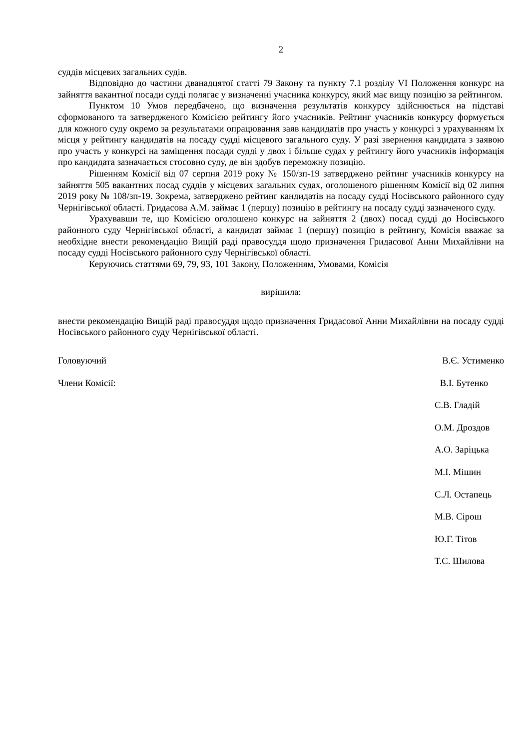2
суддів місцевих загальних судів.
Відповідно до частини дванадцятої статті 79 Закону та пункту 7.1 розділу VI Положення конкурс на зайняття вакантної посади судді полягає у визначенні учасника конкурсу, який має вищу позицію за рейтингом.
Пунктом 10 Умов передбачено, що визначення результатів конкурсу здійснюється на підставі сформованого та затвердженого Комісією рейтингу його учасників. Рейтинг учасників конкурсу формується для кожного суду окремо за результатами опрацювання заяв кандидатів про участь у конкурсі з урахуванням їх місця у рейтингу кандидатів на посаду судді місцевого загального суду. У разі звернення кандидата з заявою про участь у конкурсі на заміщення посади судді у двох і більше судах у рейтингу його учасників інформація про кандидата зазначається стосовно суду, де він здобув переможну позицію.
Рішенням Комісії від 07 серпня 2019 року № 150/зп-19 затверджено рейтинг учасників конкурсу на зайняття 505 вакантних посад суддів у місцевих загальних судах, оголошеного рішенням Комісії від 02 липня 2019 року № 108/зп-19. Зокрема, затверджено рейтинг кандидатів на посаду судді Носівського районного суду Чернігівської області. Гридасова А.М. займає 1 (першу) позицію в рейтингу на посаду судді зазначеного суду.
Урахувавши те, що Комісією оголошено конкурс на зайняття 2 (двох) посад судді до Носівського районного суду Чернігівської області, а кандидат займає 1 (першу) позицію в рейтингу, Комісія вважає за необхідне внести рекомендацію Вищій раді правосуддя щодо призначення Гридасової Анни Михайлівни на посаду судді Носівського районного суду Чернігівської області.
Керуючись статтями 69, 79, 93, 101 Закону, Положенням, Умовами, Комісія
вирішила:
внести рекомендацію Вищій раді правосуддя щодо призначення Гридасової Анни Михайлівни на посаду судді Носівського районного суду Чернігівської області.
Головуючий В.Є. Устименко
Члени Комісії: В.І. Бутенко
С.В. Гладій
О.М. Дроздов
А.О. Заріцька
М.І. Мішин
С.Л. Остапець
М.В. Сірош
Ю.Г. Тітов
Т.С. Шилова